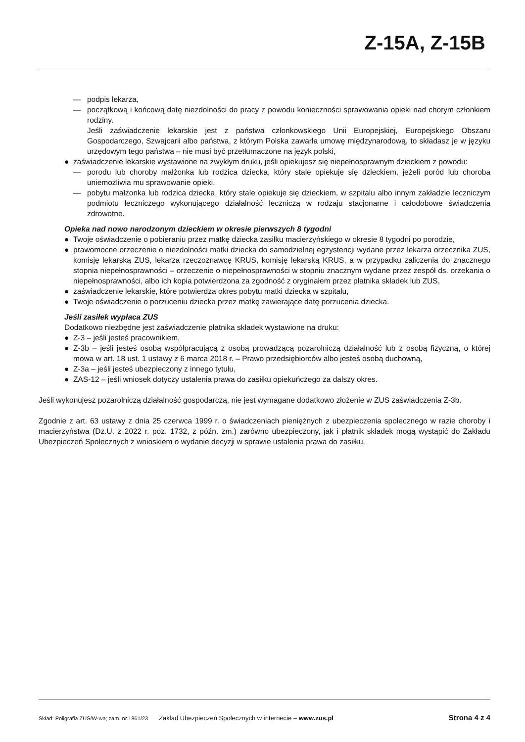Z-15A, Z-15B
— podpis lekarza,
— początkową i końcową datę niezdolności do pracy z powodu konieczności sprawowania opieki nad chorym członkiem rodziny.
Jeśli zaświadczenie lekarskie jest z państwa członkowskiego Unii Europejskiej, Europejskiego Obszaru Gospodarczego, Szwajcarii albo państwa, z którym Polska zawarła umowę międzynarodową, to składasz je w języku urzędowym tego państwa – nie musi być przetłumaczone na język polski,
● zaświadczenie lekarskie wystawione na zwykłym druku, jeśli opiekujesz się niepełnosprawnym dzieckiem z powodu:
— porodu lub choroby małżonka lub rodzica dziecka, który stale opiekuje się dzieckiem, jeżeli poród lub choroba uniemożliwia mu sprawowanie opieki,
— pobytu małżonka lub rodzica dziecka, który stale opiekuje się dzieckiem, w szpitalu albo innym zakładzie leczniczym podmiotu leczniczego wykonującego działalność leczniczą w rodzaju stacjonarne i całodobowe świadczenia zdrowotne.
Opieka nad nowo narodzonym dzieckiem w okresie pierwszych 8 tygodni
● Twoje oświadczenie o pobieraniu przez matkę dziecka zasiłku macierzyńskiego w okresie 8 tygodni po porodzie,
● prawomocne orzeczenie o niezdolności matki dziecka do samodzielnej egzystencji wydane przez lekarza orzecznika ZUS, komisję lekarską ZUS, lekarza rzeczoznawcę KRUS, komisję lekarską KRUS, a w przypadku zaliczenia do znacznego stopnia niepełnosprawności – orzeczenie o niepełnosprawności w stopniu znacznym wydane przez zespół ds. orzekania o niepełnosprawności, albo ich kopia potwierdzona za zgodność z oryginałem przez płatnika składek lub ZUS,
● zaświadczenie lekarskie, które potwierdza okres pobytu matki dziecka w szpitalu,
● Twoje oświadczenie o porzuceniu dziecka przez matkę zawierające datę porzucenia dziecka.
Jeśli zasiłek wypłaca ZUS
Dodatkowo niezbędne jest zaświadczenie płatnika składek wystawione na druku:
● Z-3 – jeśli jesteś pracownikiem,
● Z-3b – jeśli jesteś osobą współpracującą z osobą prowadzącą pozarolniczą działalność lub z osobą fizyczną, o której mowa w art. 18 ust. 1 ustawy z 6 marca 2018 r. – Prawo przedsiębiorców albo jesteś osobą duchowną,
● Z-3a – jeśli jesteś ubezpieczony z innego tytułu,
● ZAS-12 – jeśli wniosek dotyczy ustalenia prawa do zasiłku opiekuńczego za dalszy okres.
Jeśli wykonujesz pozarolniczą działalność gospodarczą, nie jest wymagane dodatkowo złożenie w ZUS zaświadczenia Z-3b.
Zgodnie z art. 63 ustawy z dnia 25 czerwca 1999 r. o świadczeniach pieniężnych z ubezpieczenia społecznego w razie choroby i macierzyństwa (Dz.U. z 2022 r. poz. 1732, z późn. zm.) zarówno ubezpieczony, jak i płatnik składek mogą wystąpić do Zakładu Ubezpieczeń Społecznych z wnioskiem o wydanie decyzji w sprawie ustalenia prawa do zasiłku.
Skład: Poligrafia ZUS/W-wa; zam. nr 1861/23 Zakład Ubezpieczeń Społecznych w internecie – www.zus.pl Strona 4 z 4